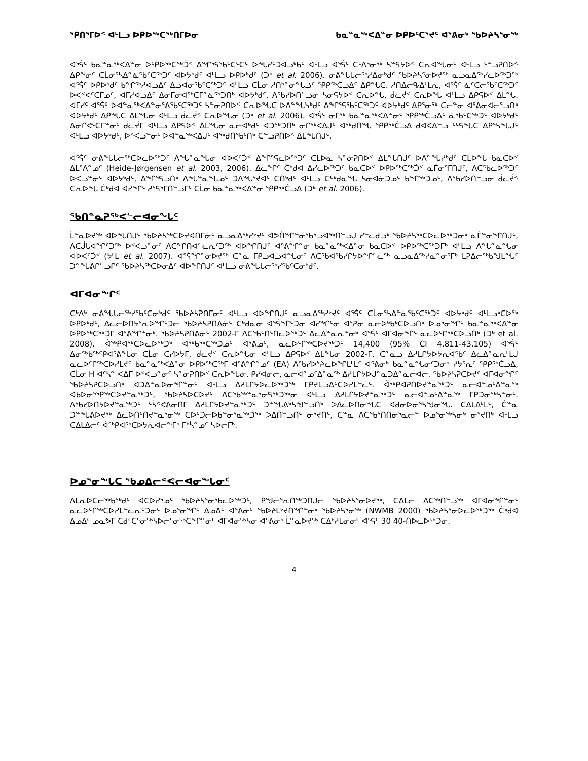ᕿᑎᕐᒥᐅᑉ ᐊᒻᒪᓗ ᐅᑭᐅᖅᑕᖅᑎᒥᐅᓂ ᑲᓇᓐᓇᖅᐸᐃᓐᓂ ᐅᑭᐅᑦᑕᕐᔪᑦ ᐊᕐᕕᓂᒃ ᖃᐅᔨᓴᕐᓂᖅ
ᐊᕐᕌᑦ ᑲᓇᓐᓇᖅᐸᐃᓐᓂ ᐅᑦᑭᐅᖅᑕᖅᑑᑉ ᐃᖏᕐᕋᖃᑦᑕᑦᑕᑦ ᐅᖓᓯᑦᑐᐊᓗᒃᑲᑦ ᐊᒻᒪᓗ ᐊᕐᕌᑦ ᑕᒻᐱᕐᓂᖅ ᓴᓐᕋᔭᐅᑉ ᑕᕆᐊᖓᓂᑦ ᐊᒻᒪᓗ ᑦᓐᓗᕈᑎᐅᑉ ᐃᑭᖕᓂᑦ ᑕᒫᓂᕐᓴᐃᓐᓈᖃᑦᑕᖅᑐᑦ ᐊᐅᔭᒃᑯᑦ ᐊᒻᒪᓗ ᐅᑭᐅᒃᑯᑦ (ᑐᒃ et al. 2006). ᓂᕕᖓᒐᓕᖅᓱᐃᓂᒃᑯᑦ ᖃᐅᔨᓴᕐᓂᐅᔪᖅ ᓇᓗᓇᐃᖅᓯᓚᐅᖅᑐᖅ ᐊᕐᕌᑦ ᐅᑭᐅᒃᑯᑦ ᑲᖏᖅᓱᐊᓗᐃᑦ ᐃᓗᐊᓂᖃᑦᑕᖅᑐᑦ ᐊᒻᒪᓗ ᑕᒫᓂ ᓱᑎᒃᓐᓂᖓᓘᑦ ᕿᑭᖅᑖᓗᐃᑦ ᐃᑭᖓᑕ. ᓱᑎᐃᓕᕴᐃᒻᒪᕆ, ᐊᕐᕌᑦ ᓈᑦᑕᓕᖃᑦᑕᖅᑐᑦ ᐅᐸᑉᐸᑦᑕᒥᓄᑦ, ᐊᒥᓱᐊᓗᐃᑦ ᐃᓂᒥᓂᐊᖅᑕᒥᓐᓈᖅᑐᑎᒃ ᐊᐅᔭᒃᑯᑦ, ᐱᖃᓯᐅᑎᓪᓗᓂ ᓴᓂᕋᔭᐅᑉ ᑕᕆᐅᖓ, ᑰᓚᔫᑉ ᑕᕆᐅᖓ ᐊᒻᒪᓗ ᐃᑭᕋᐅᑉ ᐃᒪᖓ. ᐊᒥᓯᑦ ᐊᕐᕌᑦ ᐅᐊᓐᓇᖅᐸᐃᓐᓂᕐᕕᖃᑦᑕᖅᑐᑦ ᓴᓐᓂᕈᑎᐅᑉ ᑕᕆᐅᖓᑕ ᐅᐱᓐᖓᓭᒃᑯᑦ ᐃᖏᕐᕋᖃᑦᑕᖅᑐᑦ ᐊᐅᔭᒃᑯᑦ ᐃᑭᕐᓂᖅ ᑕᓕᓐᓂ ᐊᕐᕕᓂᐊᓕᕐᓗᑎᒃ ᐊᐅᔭᒃᑯᑦ ᐃᑭᖓᑕ ᐃᒪᖓᓂ ᐊᒻᒪᓗ ᑰᓚᔫᑉ ᑕᕆᐅᖓᓂ (ᑐᒃ et al. 2006). ᐊᕐᕌᑦ ᓂᒥᖅ ᑲᓇᓐᓇᖅᐸᐃᓐᓂᑦ ᕿᑭᖅᑖᓗᐃᑦ ᓈᖃᑦᑕᖅᑐᑦ ᐊᐅᔭᒃᑯᑦ ᐃᓂᒋᕙᑦᑕᒥᓐᓂᑦ ᑰᓚᔫᒥ ᐊᒻᒪᓗ ᐃᑭᕋᐅᑉ ᐃᒪᖓᓂ ᓇᓕᐊᒃᑯᑦ ᐊᑐᖅᑐᑎᒃ ᓂᒋᖅᐸᐃᒍᑦ ᐊᖅᑯᑎᖓ ᕿᑭᖅᑖᓗᐃ ᑯᐊᐸᐃᓪᓗ ᑦᑦᕋᖓᑕ ᐃᑭᕐᓴᖓᒍᑦ ᐊᒻᒪᓗ ᐊᐅᔭᒃᑯᑦ, ᐅᑉᐸᓗᓐᓂᑦ ᐅᐊᓐᓇᖅᐸᐃᒍᑦ ᐊᖅᑯᑎᖃᑦᑎᒃ ᑕᓪᓗᕈᑎᐅᑉ ᐃᒪᖓᑎᒍᑦ.
ᐊᕐᕌᑦ ᓂᕕᖓᒐᓕᖅᑕᐅᓚᐅᖅᑐᑦ ᐱᖓᓐᓇᖓᓂ ᐊᐅᐸᑦᑑᑉ ᐃᖏᕐᕋᓚᐅᖅᑐᑦ ᑕᒪᐅᓇ ᓴᓐᓂᕈᑎᐅᑉ ᐃᒪᖓᑎᒍᑦ ᐅᐱᓐᖓᓯᒃᑯᑦ ᑕᒪᐅᖓ ᑲᓇᑕᐅᑉ ᐃᒪᕐᐱᓐᓄᑦ (Heide-Jørgensen et al. 2003, 2006). ᐃᓚᖏᑦ ᑖᒃᑯᐊ ᐃᓯᓚᐅᖅᑐᑦ ᑲᓇᑕᐅᑉ ᐅᑭᐅᖅᑕᖅᑑᑉ ᓇᒦᓂᕐᒥᑎᒍᑦ, ᐱᑕᖃᓚᐅᖅᑐᑦ ᐅᐸᓗᓐᓂᑦ ᐊᐅᔭᒃᑯᑦ, ᐃᖏᕐᕋᓗᑎᒃ ᐱᖓᓐᓇᖓᓄᑦ ᑐᐱᖓᕐᔪᐊᑦ ᑕᑎᒃᑯᑦ ᐊᒻᒪᓗ ᑕᒡᒃᑯᓇᖓ ᓴᓂᐊᓃᑐᓄᑦ ᑲᖏᖅᑐᓄᑦ, ᐱᖃᓯᐅᑎᓪᓗᓂ ᑰᓚᔫᑉ ᑕᕆᐅᖓ ᑖᒃᑯᐊ ᐊᓯᖏᑦ ᓱᕐᕋᕐᒥᑎᓪᓗᒥᑦ ᑕᒫᓂ ᑲᓇᓐᓇᖅᐸᐃᓐᓂ ᕿᑭᖅᑖᓗᐃ (ᑐᒃ et al. 2006).
ᖃᑎᓐᓇᕈᖅᐸᓪᓕᐊᓂᖓᑦ
ᒫᓐᓇᐅᔪᖅ ᐊᐅᖓᑎᒍᑦ ᖃᐅᔨᓴᖅᑕᐅᔪᐊᑎᒥᓃᑦ ᓇᓗᓇᐃᖅᓯᔾᔪᑦ ᐊᕗᑏᖏᓐᓂᖃᕐᓗᐊᖅᑎᓪᓗᒍ ᓯᓪᓚᑯᓗᒃ ᖃᐅᔨᓴᖅᑕᐅᓚᐅᖅᑐᓂᒃ ᓇᒦᓐᓂᖏᑎᒍᑦ, ᐱᑕᒎᒐᐊᖏᑦᑐᖅ ᐅᑉᐸᓗᓐᓂᑦ ᐱᑕᖏᑎᐊᓪᓚᕆᑦᑐᖅ ᐊᐅᖏᑎᒍᑦ ᐊᕐᕕᖏᓐᓂ ᑲᓇᓐᓇᖅᐸᐃᓐᓂ ᑲᓇᑕᐅᑉ ᐅᑭᐅᖅᑕᖅᑐᒥᒃ ᐊᒻᒪᓗ ᐱᖓᓐᓇᖓᓂ ᐊᐅᐸᑦᑑᑉ (ᔭᒻᒪ et al. 2007). ᐊᕐᕌᖏᓐᓂᐅᔪᖅ ᑕᓐᓇ ᒥᑭᓗᐊᓗᐊᖓᓂᑦ ᐱᑕᖃᐊᖃᓯᒋᔭᐅᖏᓪᓚᖅ ᓇᓗᓇᐃᖅᓯᓇᓐᓂᕐᒥᒃ ᒪᕈᐃᓕᖅᑲᖑᒪᖓᑦ ᑐᓐᖓᕕᒋᓪᓗᒋᑦ ᖃᐅᔨᓴᖅᑕᐅᓂᐃᑦ ᐊᐅᖏᑎᒍᑦ ᐊᒻᒪᓗ ᓂᕕᖓᒐᓕᖅᓯᖃᑦᑕᓂᒃᑯᑦ.
ᐊᒥᐊᓂᖏᑦ
ᑕᒃᐱᒃ ᓂᕕᖓᒐᓕᖅᓯᖃᑦᑕᓂᒃᑯᑦ ᖃᐅᔨᓴᕈᑎᒥᓂᑦ ᐊᒻᒪᓗ ᐊᐅᖏᑎᒍᑦ ᓇᓗᓇᐃᖅᓯᔾᔪᑦ ᐊᕐᕌᑦ ᑕᒫᓂᕐᓴᐃᓐᓈᖃᑦᑕᖅᑐᑦ ᐊᐅᔭᒃᑯᑦ ᐊᒻᒪᓗᒃᑕᐅᖅ ᐅᑭᐅᒃᑯᑦ, ᐃᓚᓕᐅᑎᔭᕐᕆᐅᖏᑦᑐᓕ ᖃᐅᔨᓴᕈᑎᕕᓃᑦ ᑕᒃᑯᓇᓂ ᐊᕐᕌᖏᑦᑐᓂ ᐊᓯᖏᑦᓂ ᐊᕐᕈᓂ ᓇᓕᐅᒃᑲᒃᑕᐅᓗᑎᒃ ᐅᓄᕐᓂᖏᑦ ᑲᓇᓐᓇᖅᐸᐃᓐᓂ ᐅᑭᐅᖅᑕᖅᑐᒥ ᐊᕐᕕᖏᓐᓂᒃ. ᖃᐅᔨᓴᕈᑎᕕᓃᑦ 2002-ᒥ ᐱᑕᖃᑦᑎᑦᑎᓚᐅᖅᑐᑦ ᐃᓚᐃᓐᓇᕆᓐᓂᒃ ᐊᕐᕌᑦ ᐊᒥᐊᓂᖏᑦ ᓇᓚᐅᑦᒋᖅᑕᐅᓗᑎᒃ (ᑐᒃ et al. 2008). ᐋᖅᑭᐊᖅᑕᐅᓚᐅᖅᑐᒃ ᐊᖅᑲᖅᑕᖅᑐᓄᑦ ᐊᕐᕕᓄᑦ, ᓇᓚᐅᑦᒋᖅᑕᐅᔪᖅᑐᑦ 14,400 (95% CI 4,811-43,105) ᐊᕐᕌᑦ ᐃᓂᖅᑲᖅᑦᑭᐊᕐᕕᖓᓂ ᑕᒫᓂ ᑕᓯᐅᔭᒥ, ᑰᓚᔫᑉ ᑕᕆᐅᖓᓂ ᐊᒻᒪᓗ ᐃᑭᕋᐅᑉ ᐃᒪᖓᓂ 2002-ᒥ. ᑕᓐᓇᓗ ᐃᓱᒪᒋᔭᐅᔭᕆᐊᖃᑦ ᐃᓚᐃᓐᓇᕆᒻᒪᒍ ᓇᓚᐅᑦᒋᖅᑕᐅᓯᒪᔪᑦ ᑲᓇᓐᓇᖅᐸᐃᓐᓂ ᐅᑭᐅᖅᑕᖅᒥ ᐊᕐᕕᖏᓐᓄᑦ (EA) ᐱᖃᓯᐅᔾᔨᓚᐅᖏᒪᒻᒪᑦ ᐊᕐᕕᓂᒃ ᑲᓇᓐᓇᖓᓂᑦᑐᓂᒃ ᓯᔭᕐᕆᑦ ᕿᑭᖅᑖᓗᐃ, ᑕᒫᓂ H ᐊᑦᓴᓐ ᐸᐃᒥ ᐅᑉᐸᓗᓐᓂᑦ ᓴᓐᓂᕈᑎᐅᑉ ᑕᕆᐅᖓᓂ. ᑭᓯᐊᓂᓕ, ᓇᓕᐊᓐᓄᑦᐃᓐᓇᖅ ᐃᓱᒪᒋᔭᐅᒍᓐᓇᑐᐃᓐᓇᓕᐊᓕ. ᖃᐅᔨᓴᕈᑕᐅᔪᑦ ᐊᒥᐊᓂᖏᑦ ᖃᐅᔨᓴᕈᑕᐅᓗᑎᒃ ᐊᑐᐃᓐᓇᐅᓂᖏᓐᓂᑦ ᐊᒻᒪᓗ ᐃᓱᒪᒋᔭᐅᓚᐅᖅᑐᖅ ᒥᑭᔪᒪᓗᐃᑦᑕᐅᓯᒪᓪᓚᑦ. ᐋᖅᑭᐊᕈᑎᐅᔪᓐᓇᖅᑐᑦ ᓇᓕᐊᓐᓄᑦᐃᓐᓇᖅ ᐊᑲᐅᓂᕐᕿᖅᑕᐅᔪᓐᓇᖅᑐᑦ, ᖃᐅᔨᓴᐅᑕᐅᔪᑦ ᐱᑕᖃᖅᓐᓇᕐᓂᕋᖅᑐᖅᓂ ᐊᒻᒪᓗ ᐃᓱᒪᒋᔭᐅᔪᓐᓇᖅᑐᑦ ᓇᓕᐊᓐᓄᑦᐃᓐᓇᖅ ᒥᑭᑐᓂᖅᓴᓐᓂᑦ. ᐱᖃᓯᐅᑎᔭᐅᔪᓐᓇᖅᑐᑦ ᑦᓵᕝᕙᕕᓂᑎᒥ ᐃᓱᒪᒋᔭᐅᔪᓐᓇᖅᑐᑦ ᑐᓐᖓᕕᒃᓴᖑᓪᓗᑎᒃ ᐳᐃᓚᐅᑎᓂᖓᑕ ᐊᑯᓂᐅᓂᕐᓴᖑᓂᖓ. ᑕᐃᒪᐃᒻᒪᑦ, ᑖᓐᓇ ᑐᓐᖓᕕᐅᔪᖅ ᐃᓚᐅᑎᑦᑎᔪᓐᓇᕐᓂᖅ ᑕᐅᑦᑐᓕᐅᑲᓐᓂᕐᓇᖅᑐᖅ ᐳᐃᑎᓪᓗᑎᑦ ᓂᕐᔪᑎᑦ, ᑕᓐᓇ ᐱᑕᖃᕐᑎᑎᓂᕐᓇᓕᓐ ᐅᓄᕐᓂᖅᓴᓂᒃ ᓂᕐᔪᑎᒃ ᐊᒻᒪᓗ ᑕᐃᒪᐃᓕᑦ ᐋᖅᑭᐊᖅᑕᐅᔭᕆᐊᓕᖕᒥᒃ ᒥᒃᓵᓐᓄᑦ ᓴᐅᓕᒥᒃ.
ᐅᓄᕐᓂᖓᑕ ᖃᓄᐃᓕᕝᕙᓕᐊᓂᖓᓂᑦ
ᐱᒪᕆᐅᑕᓕᖅᑲᖅᑯᑦ ᐊᑕᐅᓯᕐᓄᑦ ᖃᐅᔨᓴᕐᓂᖃᓚᐅᖅᑐᑦ, ᑭᖑᓕᕐᕆᑎᖅᑐᑎᒍᓕ ᖃᐅᔨᓴᕐᓂᐅᔪᖅ, ᑕᐃᒪᓕ ᐱᑕᖅᑎᓪᓗᖅ ᐊᒥᐊᓂᖏᓐᓂᑦ ᓇᓚᐅᑦᒋᖅᑕᐅᓯᒪᓪᓚᕆᑦᑐᓂᑦ ᐅᓄᕐᓂᖏᑦ ᐃᓄᐃᑦ ᐊᕐᕕᓂᑦ ᖃᐅᔨᒪᔾᔪᑎᖏᓐᓂᒃ ᖃᐅᔨᓴᕐᓂᖅ (NWMB 2000) ᖃᐅᔨᓴᕐᓂᐅᓚᐅᖅᑐᖅ ᑖᒃᑯᐊ ᐃᓄᐃᑦ ᓄᓇᕗᒥ ᑕᑯᑦᑕᕐᓂᖅᓴᐅᓕᕐᓂᖅᑕᖏᓐᓂᑦ ᐊᒥᐊᓂᖅᓴᓂ ᐊᕐᕕᓂᒃ ᒫᓐᓇᐅᔪᖅ ᑕᐃᒃᓱᒪᓂᓂᑦ ᐊᕐᕋᑦ 30 40-ᑎᐅᓚᐅᖅᑐᓂ.
4